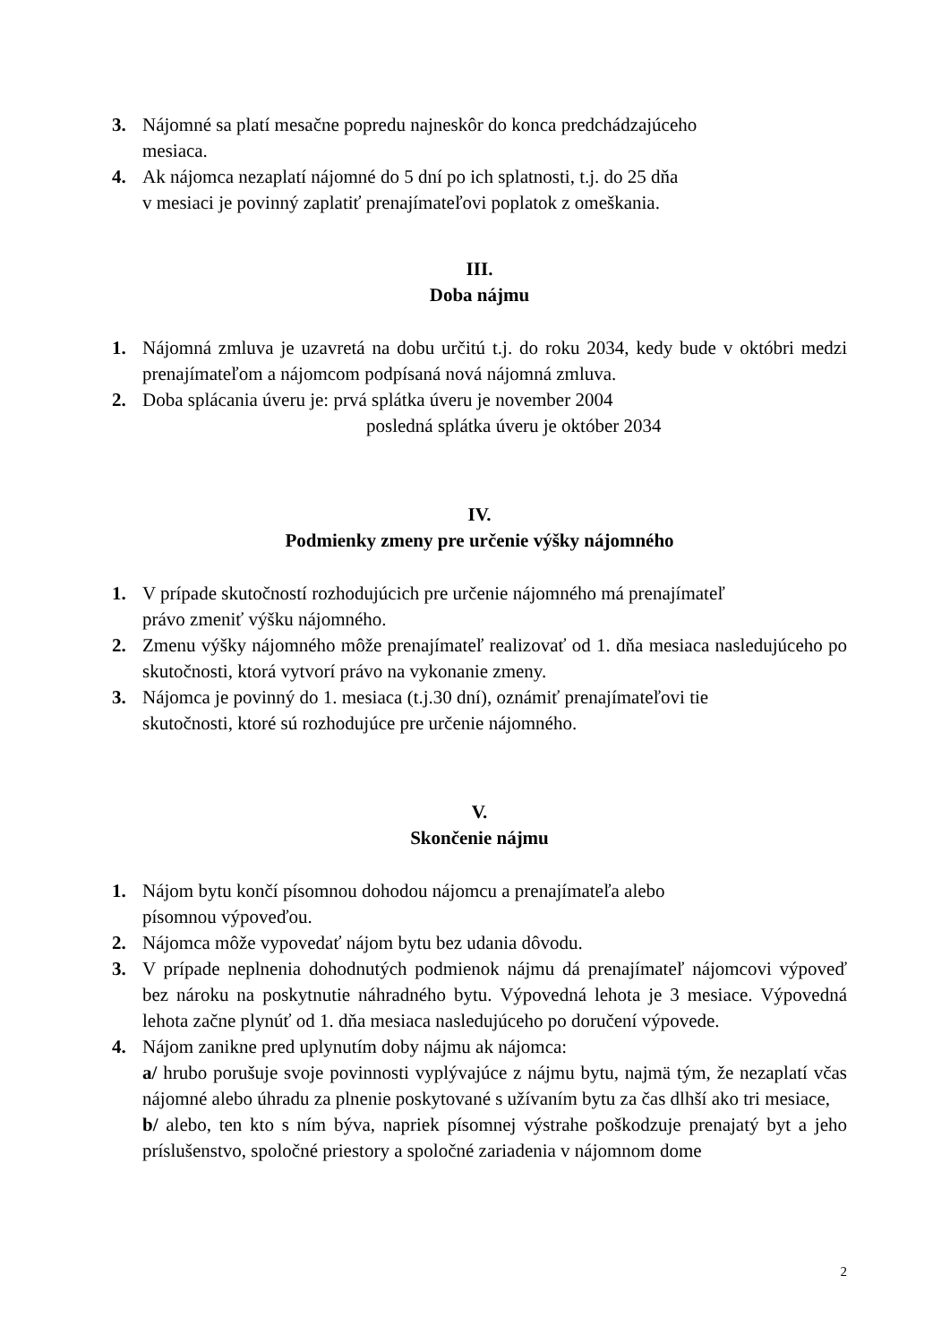3. Nájomné sa platí mesačne popredu najneskôr do konca predchádzajúceho
mesiaca.
4. Ak nájomca nezaplatí nájomné do 5 dní po ich splatnosti, t.j. do 25 dňa
v mesiaci je povinný zaplatiť prenajímateľovi poplatok z omeškania.
III.
Doba nájmu
1. Nájomná zmluva je uzavretá na dobu určitú t.j. do roku 2034, kedy bude v októbri medzi prenajímateľom a nájomcom podpísaná nová nájomná zmluva.
2. Doba splácania úveru je: prvá splátka úveru je november 2004
posledná splátka úveru je október 2034
IV.
Podmienky zmeny pre určenie výšky nájomného
1. V prípade skutočností rozhodujúcich pre určenie nájomného má prenajímateľ
právo zmeniť výšku nájomného.
2. Zmenu výšky nájomného môže prenajímateľ realizovať od 1. dňa mesiaca nasledujúceho po skutočnosti, ktorá vytvorí právo na vykonanie zmeny.
3. Nájomca je povinný do 1. mesiaca (t.j.30 dní), oznámiť prenajímateľovi tie
skutočnosti, ktoré sú rozhodujúce pre určenie nájomného.
V.
Skončenie nájmu
1. Nájom bytu končí písomnou dohodou nájomcu a prenajímateľa alebo
písomnou výpoveďou.
2. Nájomca môže vypovedať nájom bytu bez udania dôvodu.
3. V prípade neplnenia dohodnutých podmienok nájmu dá prenajímateľ nájomcovi výpoveď bez nároku na poskytnutie náhradného bytu. Výpovedná lehota je 3 mesiace. Výpovedná lehota začne plynúť od 1. dňa mesiaca nasledujúceho po doručení výpovede.
4. Nájom zanikne pred uplynutím doby nájmu ak nájomca:
a/ hrubo porušuje svoje povinnosti vyplývajúce z nájmu bytu, najmä tým, že nezaplatí včas nájomné alebo úhradu za plnenie poskytované s užívaním bytu za čas dlhší ako tri mesiace,
b/ alebo, ten kto s ním býva, napriek písomnej výstrahe poškodzuje prenajatý byt a jeho príslušenstvo, spoločné priestory a spoločné zariadenia v nájomnom dome
2